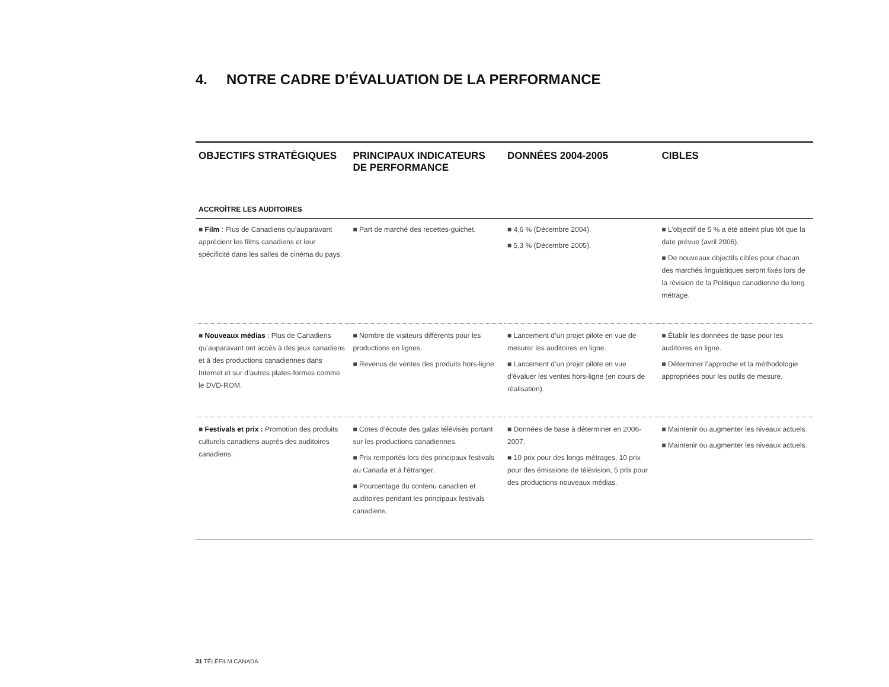4. NOTRE CADRE D’ÉVALUATION DE LA PERFORMANCE
| OBJECTIFS STRATÉGIQUES | PRINCIPAUX INDICATEURS DE PERFORMANCE | DONNÉES 2004-2005 | CIBLES |
| --- | --- | --- | --- |
| ACCROÎTRE LES AUDITOIRES | | | |
| ■ Film : Plus de Canadiens qu’auparavant apprécient les films canadiens et leur spécificité dans les salles de cinéma du pays. | ■ Part de marché des recettes-guichet. | ■ 4,6 % (Décembre 2004). ■ 5,3 % (Décembre 2005). | ■ L’objectif de 5 % a été atteint plus tôt que la date prévue (avril 2006). ■ De nouveaux objectifs cibles pour chacun des marchés linguistiques seront fixés lors de la révision de la Politique canadienne du long métrage. |
| ■ Nouveaux médias : Plus de Canadiens qu’auparavant ont accès à des jeux canadiens et à des productions canadiennes dans Internet et sur d’autres plates-formes comme le DVD-ROM. | ■ Nombre de visiteurs différents pour les productions en lignes. ■ Revenus de ventes des produits hors-ligne. | ■ Lancement d’un projet pilote en vue de mesurer les auditoires en ligne. ■ Lancement d’un projet pilote en vue d’évaluer les ventes hors-ligne (en cours de réalisation). | ■ Établir les données de base pour les auditoires en ligne. ■ Déterminer l’approche et la méthodologie appropriées pour les outils de mesure. |
| ■ Festivals et prix : Promotion des produits culturels canadiens auprès des auditoires canadiens. | ■ Cotes d’écoute des galas télévisés portant sur les productions canadiennes. ■ Prix remportés lors des principaux festivals au Canada et à l’étranger. ■ Pourcentage du contenu canadien et auditoires pendant les principaux festivals canadiens. | ■ Données de base à déterminer en 2006-2007. ■ 10 prix pour des longs métrages, 10 prix pour des émissions de télévision, 5 prix pour des productions nouveaux médias. | ■ Maintenir ou augmenter les niveaux actuels. ■ Maintenir ou augmenter les niveaux actuels. |
31 TÉLÉFILM CANADA